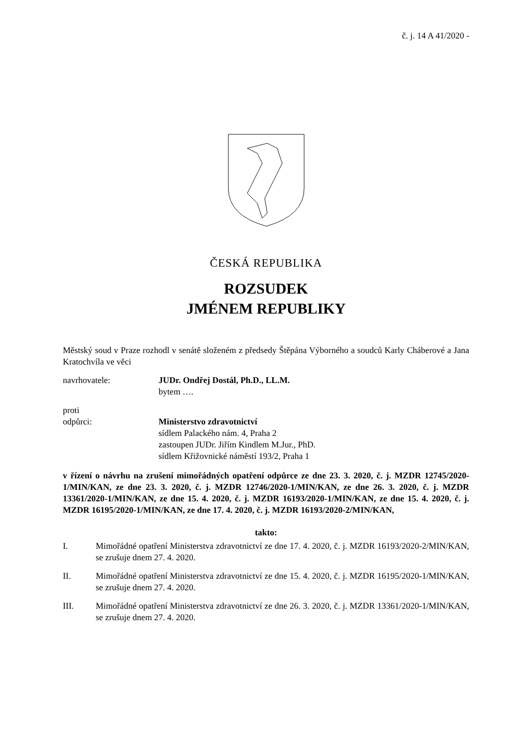č. j. 14 A 41/2020 -
ČESKÁ REPUBLIKA
ROZSUDEK
JMÉNEM REPUBLIKY
Městský soud v Praze rozhodl v senátě složeném z předsedy Štěpána Výborného a soudců Karly Cháberové a Jana Kratochvíla ve věci
navrhovatele: JUDr. Ondřej Dostál, Ph.D., LL.M.
bytem ….
proti
odpůrci: Ministerstvo zdravotnictví
sídlem Palackého nám. 4, Praha 2
zastoupen JUDr. Jiřím Kindlem M.Jur., PhD.
sídlem Křižovnické náměstí 193/2, Praha 1
v řízení o návrhu na zrušení mimořádných opatření odpůrce ze dne 23. 3. 2020, č. j. MZDR 12745/2020-1/MIN/KAN, ze dne 23. 3. 2020, č. j. MZDR 12746/2020-1/MIN/KAN, ze dne 26. 3. 2020, č. j. MZDR 13361/2020-1/MIN/KAN, ze dne 15. 4. 2020, č. j. MZDR 16193/2020-1/MIN/KAN, ze dne 15. 4. 2020, č. j. MZDR 16195/2020-1/MIN/KAN, ze dne 17. 4. 2020, č. j. MZDR 16193/2020-2/MIN/KAN,
takto:
I. Mimořádné opatření Ministerstva zdravotnictví ze dne 17. 4. 2020, č. j. MZDR 16193/2020-2/MIN/KAN, se zrušuje dnem 27. 4. 2020.
II. Mimořádné opatření Ministerstva zdravotnictví ze dne 15. 4. 2020, č. j. MZDR 16195/2020-1/MIN/KAN, se zrušuje dnem 27. 4. 2020.
III. Mimořádné opatření Ministerstva zdravotnictví ze dne 26. 3. 2020, č. j. MZDR 13361/2020-1/MIN/KAN, se zrušuje dnem 27. 4. 2020.